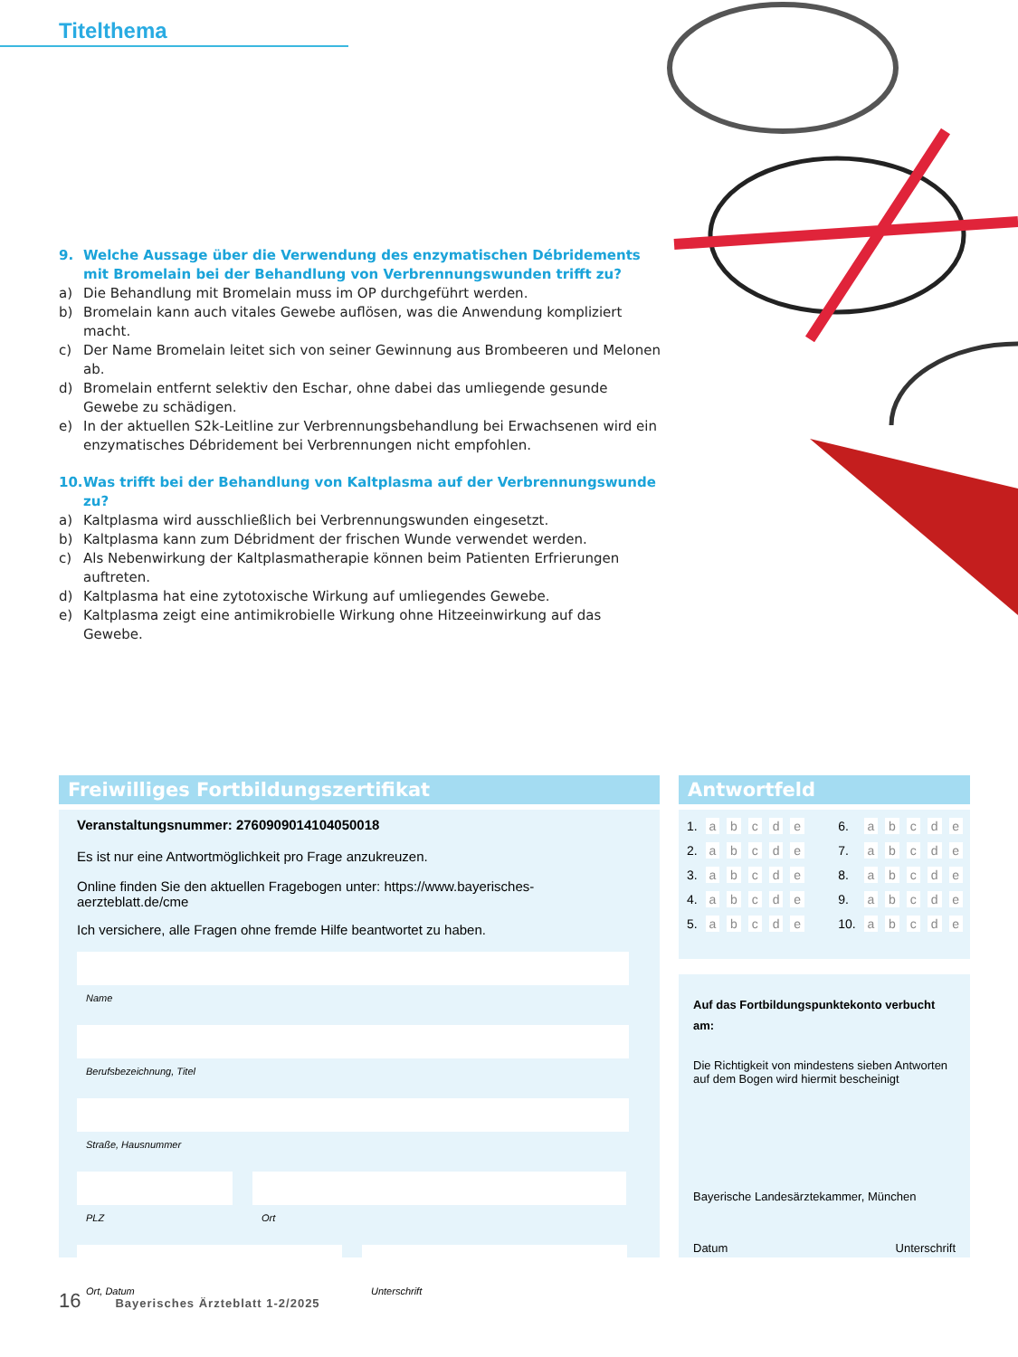Titelthema
9. Welche Aussage über die Verwendung des enzymatischen Débridements mit Bromelain bei der Behandlung von Verbrennungswunden trifft zu?
a) Die Behandlung mit Bromelain muss im OP durchgeführt werden.
b) Bromelain kann auch vitales Gewebe auflösen, was die Anwendung kompliziert macht.
c) Der Name Bromelain leitet sich von seiner Gewinnung aus Brombeeren und Melonen ab.
d) Bromelain entfernt selektiv den Eschar, ohne dabei das umliegende gesunde Gewebe zu schädigen.
e) In der aktuellen S2k-Leitline zur Verbrennungsbehandlung bei Erwachsenen wird ein enzymatisches Débridement bei Verbrennungen nicht empfohlen.
10. Was trifft bei der Behandlung von Kaltplasma auf der Verbrennungswunde zu?
a) Kaltplasma wird ausschließlich bei Verbrennungswunden eingesetzt.
b) Kaltplasma kann zum Débridment der frischen Wunde verwendet werden.
c) Als Nebenwirkung der Kaltplasmatherapie können beim Patienten Erfrierungen auftreten.
d) Kaltplasma hat eine zytotoxische Wirkung auf umliegendes Gewebe.
e) Kaltplasma zeigt eine antimikrobielle Wirkung ohne Hitzeeinwirkung auf das Gewebe.
Freiwilliges Fortbildungszertifikat
Veranstaltungsnummer: 2760909014104050018
Es ist nur eine Antwortmöglichkeit pro Frage anzukreuzen.
Online finden Sie den aktuellen Fragebogen unter: https://www.bayerisches-aerzteblatt.de/cme
Ich versichere, alle Fragen ohne fremde Hilfe beantwortet zu haben.
Name
Berufsbezeichnung, Titel
Straße, Hausnummer
PLZ Ort
Ort, Datum Unterschrift
Antwortfeld
| 1. | a | b | c | d | e | | 6. | a | b | c | d | e |
| 2. | a | b | c | d | e | | 7. | a | b | c | d | e |
| 3. | a | b | c | d | e | | 8. | a | b | c | d | e |
| 4. | a | b | c | d | e | | 9. | a | b | c | d | e |
| 5. | a | b | c | d | e | | 10. | a | b | c | d | e |
Auf das Fortbildungspunktekonto verbucht am:
Die Richtigkeit von mindestens sieben Antworten auf dem Bogen wird hiermit bescheinigt
Bayerische Landesärztekammer, München
Datum Unterschrift
16 Bayerisches Ärzteblatt 1-2/2025